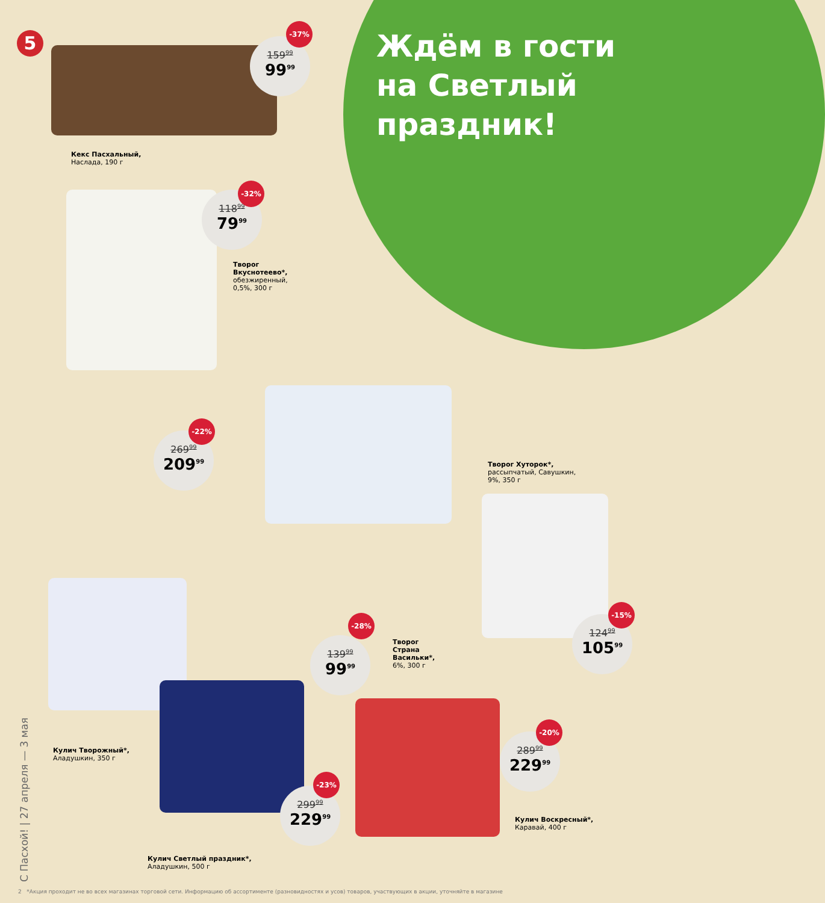5
Ждём в гости
на Светлый
праздник!
159<sup>99</sup>
99<sup>99</sup>
-37%
Кекс Пасхальный,
Наслада, 190 г
118<sup>99</sup>
79<sup>99</sup>
-32%
Творог
Вкуснотеево*,
обезжиренный,
0,5%, 300 г
269<sup>99</sup>
209<sup>99</sup>
-22%
Кулич Творожный*,
Аладушкин, 350 г
139<sup>99</sup>
99<sup>99</sup>
-28%
Творог
Страна
Васильки*,
6%, 300 г
Творог Хуторок*,
рассыпчатый, Савушкин,
9%, 350 г
124<sup>99</sup>
105<sup>99</sup>
-15%
299<sup>99</sup>
229<sup>99</sup>
-23%
Кулич Светлый праздник*,
Аладушкин, 500 г
289<sup>99</sup>
229<sup>99</sup>
-20%
Кулич Воскресный*,
Каравай, 400 г
С Пасхой! | 27 апреля — 3 мая 2 *Акция проходит не во всех магазинах торговой сети. Информацию об ассортименте (разновидностях и усов) товаров, участвующих в акции, уточняйте в магазине